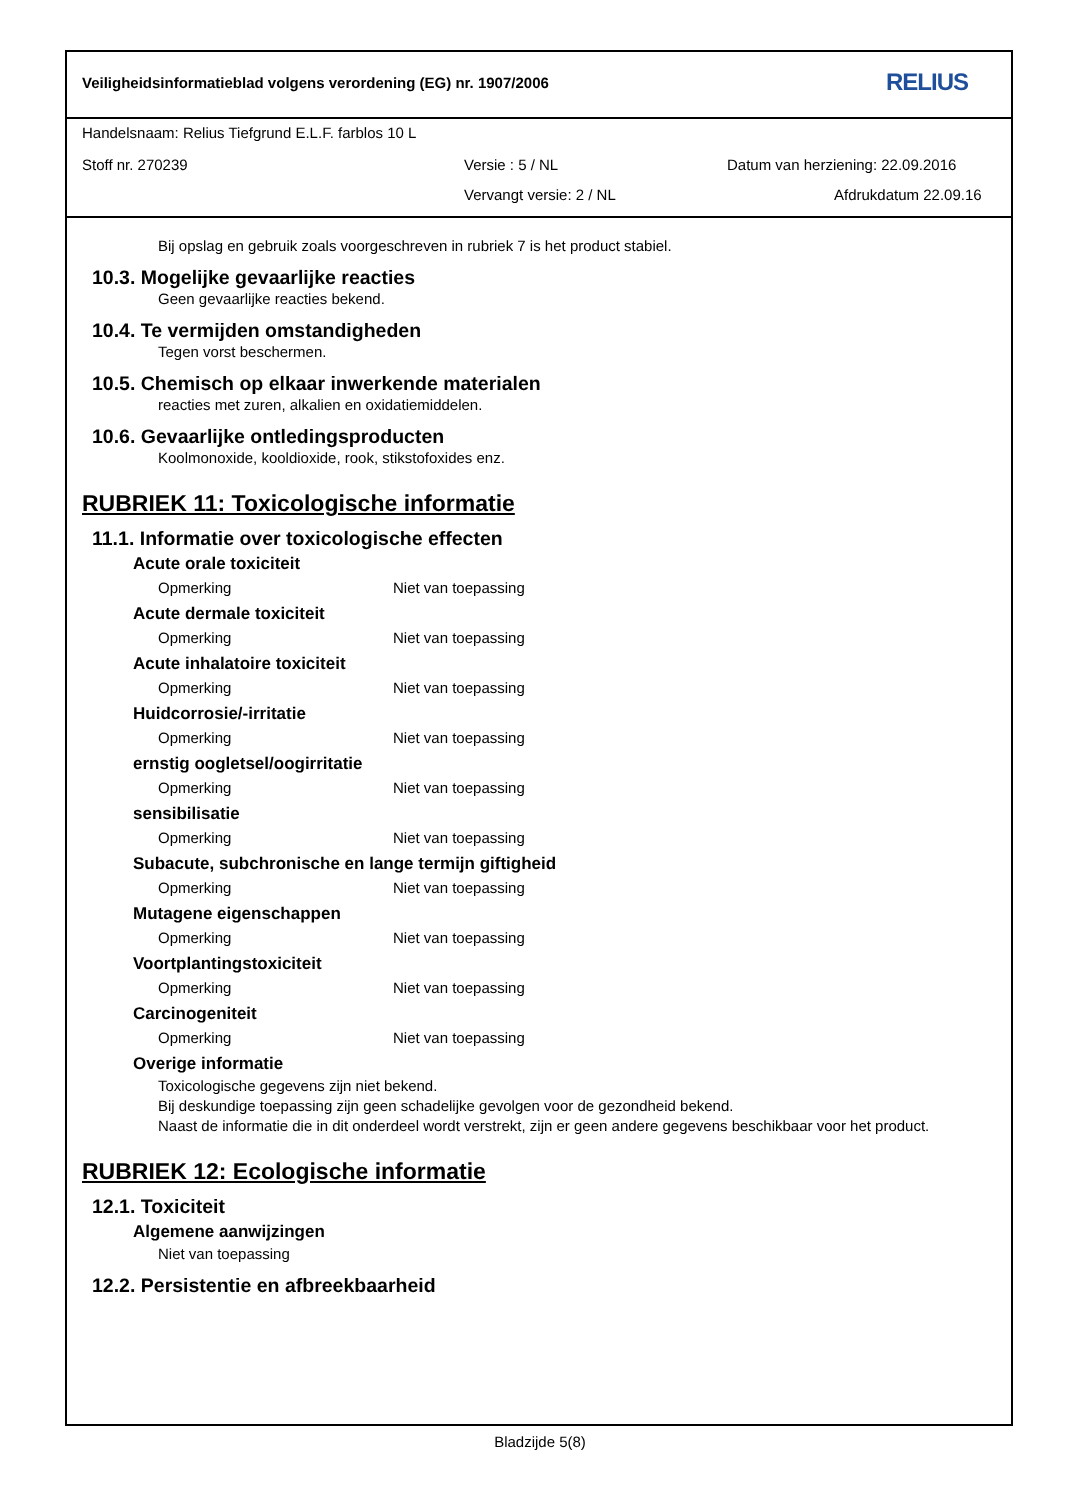Veiligheidsinformatieblad volgens verordening (EG) nr. 1907/2006
RELIUS
Handelsnaam: Relius Tiefgrund E.L.F. farblos 10 L
Stoff nr. 270239 Versie : 5 / NL
Datum van herziening: 22.09.2016
Vervangt versie: 2 / NL Afdrukdatum 22.09.16
Bij opslag en gebruik zoals voorgeschreven in rubriek 7 is het product stabiel.
10.3. Mogelijke gevaarlijke reacties
Geen gevaarlijke reacties bekend.
10.4. Te vermijden omstandigheden
Tegen vorst beschermen.
10.5. Chemisch op elkaar inwerkende materialen
reacties met zuren, alkalien en oxidatiemiddelen.
10.6. Gevaarlijke ontledingsproducten
Koolmonoxide, kooldioxide, rook, stikstofoxides enz.
RUBRIEK 11: Toxicologische informatie
11.1. Informatie over toxicologische effecten
Acute orale toxiciteit
Opmerking Niet van toepassing
Acute dermale toxiciteit
Opmerking Niet van toepassing
Acute inhalatoire toxiciteit
Opmerking Niet van toepassing
Huidcorrosie/-irritatie
Opmerking Niet van toepassing
ernstig oogletsel/oogirritatie
Opmerking Niet van toepassing
sensibilisatie
Opmerking Niet van toepassing
Subacute, subchronische en lange termijn giftigheid
Opmerking Niet van toepassing
Mutagene eigenschappen
Opmerking Niet van toepassing
Voortplantingstoxiciteit
Opmerking Niet van toepassing
Carcinogeniteit
Opmerking Niet van toepassing
Overige informatie
Toxicologische gegevens zijn niet bekend.
Bij deskundige toepassing zijn geen schadelijke gevolgen voor de gezondheid bekend.
Naast de informatie die in dit onderdeel wordt verstrekt, zijn er geen andere gegevens beschikbaar voor het product.
RUBRIEK 12: Ecologische informatie
12.1. Toxiciteit
Algemene aanwijzingen
Niet van toepassing
12.2. Persistentie en afbreekbaarheid
Bladzijde 5(8)